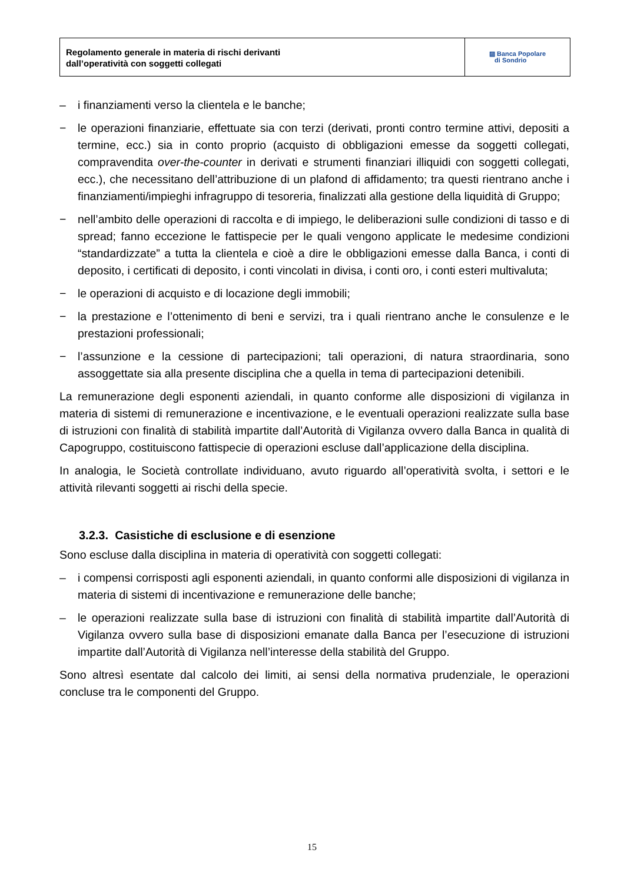Regolamento generale in materia di rischi derivanti
dall’operatività con soggetti collegati
▨ Banca Popolare
di Sondrio
– i finanziamenti verso la clientela e le banche;
− le operazioni finanziarie, effettuate sia con terzi (derivati, pronti contro termine attivi, depositi a termine, ecc.) sia in conto proprio (acquisto di obbligazioni emesse da soggetti collegati, compravendita over-the-counter in derivati e strumenti finanziari illiquidi con soggetti collegati, ecc.), che necessitano dell’attribuzione di un plafond di affidamento; tra questi rientrano anche i finanziamenti/impieghi infragruppo di tesoreria, finalizzati alla gestione della liquidità di Gruppo;
− nell’ambito delle operazioni di raccolta e di impiego, le deliberazioni sulle condizioni di tasso e di spread; fanno eccezione le fattispecie per le quali vengono applicate le medesime condizioni “standardizzate” a tutta la clientela e cioè a dire le obbligazioni emesse dalla Banca, i conti di deposito, i certificati di deposito, i conti vincolati in divisa, i conti oro, i conti esteri multivaluta;
− le operazioni di acquisto e di locazione degli immobili;
− la prestazione e l’ottenimento di beni e servizi, tra i quali rientrano anche le consulenze e le prestazioni professionali;
− l’assunzione e la cessione di partecipazioni; tali operazioni, di natura straordinaria, sono assoggettate sia alla presente disciplina che a quella in tema di partecipazioni detenibili.
La remunerazione degli esponenti aziendali, in quanto conforme alle disposizioni di vigilanza in materia di sistemi di remunerazione e incentivazione, e le eventuali operazioni realizzate sulla base di istruzioni con finalità di stabilità impartite dall’Autorità di Vigilanza ovvero dalla Banca in qualità di Capogruppo, costituiscono fattispecie di operazioni escluse dall’applicazione della disciplina.
In analogia, le Società controllate individuano, avuto riguardo all’operatività svolta, i settori e le attività rilevanti soggetti ai rischi della specie.
3.2.3. Casistiche di esclusione e di esenzione
Sono escluse dalla disciplina in materia di operatività con soggetti collegati:
– i compensi corrisposti agli esponenti aziendali, in quanto conformi alle disposizioni di vigilanza in materia di sistemi di incentivazione e remunerazione delle banche;
– le operazioni realizzate sulla base di istruzioni con finalità di stabilità impartite dall’Autorità di Vigilanza ovvero sulla base di disposizioni emanate dalla Banca per l’esecuzione di istruzioni impartite dall’Autorità di Vigilanza nell’interesse della stabilità del Gruppo.
Sono altresì esentate dal calcolo dei limiti, ai sensi della normativa prudenziale, le operazioni concluse tra le componenti del Gruppo.
15